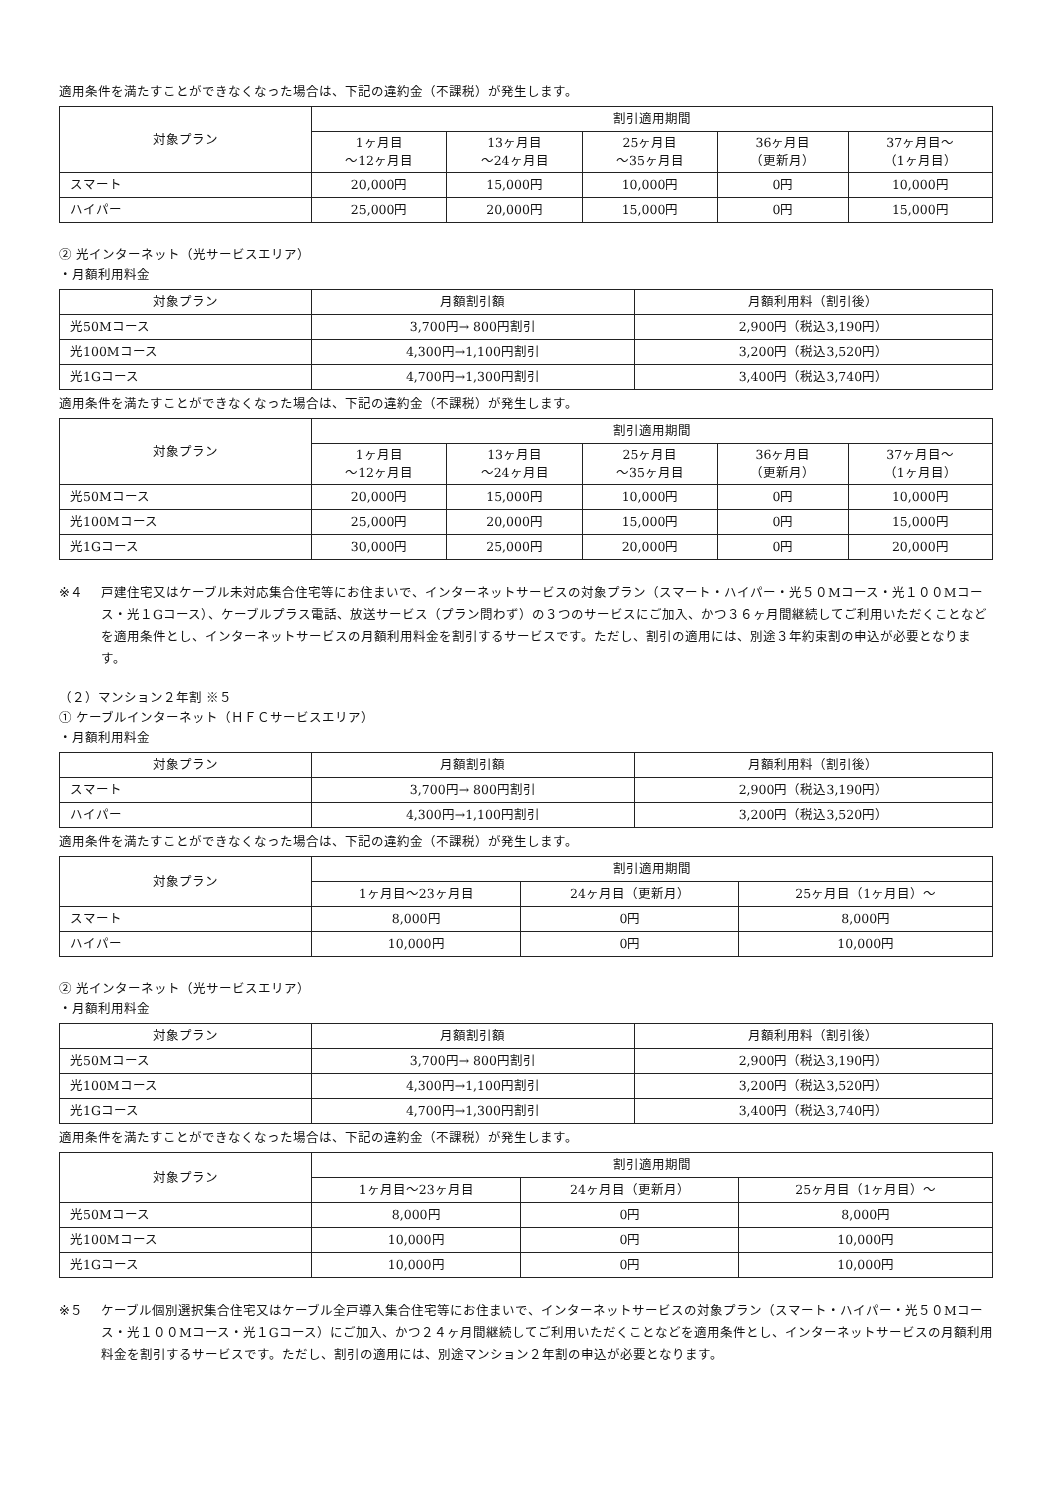適用条件を満たすことができなくなった場合は、下記の違約金（不課税）が発生します。
| 対象プラン | 割引適用期間 | | | | |
| --- | --- | --- | --- | --- | --- |
| | 1ヶ月目 ～12ヶ月目 | 13ヶ月目 ～24ヶ月目 | 25ヶ月目 ～35ヶ月目 | 36ヶ月目 （更新月） | 37ヶ月目～ （1ヶ月目） |
| スマート | 20,000円 | 15,000円 | 10,000円 | 0円 | 10,000円 |
| ハイパー | 25,000円 | 20,000円 | 15,000円 | 0円 | 15,000円 |
② 光インターネット（光サービスエリア）
・月額利用料金
| 対象プラン | 月額割引額 | 月額利用料（割引後） |
| --- | --- | --- |
| 光50Mコース | 3,700円→ 800円割引 | 2,900円（税込3,190円） |
| 光100Mコース | 4,300円→1,100円割引 | 3,200円（税込3,520円） |
| 光1Gコース | 4,700円→1,300円割引 | 3,400円（税込3,740円） |
適用条件を満たすことができなくなった場合は、下記の違約金（不課税）が発生します。
| 対象プラン | 割引適用期間 | | | | |
| --- | --- | --- | --- | --- | --- |
| | 1ヶ月目 ～12ヶ月目 | 13ヶ月目 ～24ヶ月目 | 25ヶ月目 ～35ヶ月目 | 36ヶ月目 （更新月） | 37ヶ月目～ （1ヶ月目） |
| 光50Mコース | 20,000円 | 15,000円 | 10,000円 | 0円 | 10,000円 |
| 光100Mコース | 25,000円 | 20,000円 | 15,000円 | 0円 | 15,000円 |
| 光1Gコース | 30,000円 | 25,000円 | 20,000円 | 0円 | 20,000円 |
※４ 戸建住宅又はケーブル未対応集合住宅等にお住まいで、インターネットサービスの対象プラン（スマート・ハイパー・光５０Mコース・光１００Mコース・光１Gコース）、ケーブルプラス電話、放送サービス（プラン問わず）の３つのサービスにご加入、かつ３６ヶ月間継続してご利用いただくことなどを適用条件とし、インターネットサービスの月額利用料金を割引するサービスです。ただし、割引の適用には、別途３年約束割の申込が必要となります。
（２）マンション２年割 ※５
① ケーブルインターネット（ＨＦＣサービスエリア）
・月額利用料金
| 対象プラン | 月額割引額 | 月額利用料（割引後） |
| --- | --- | --- |
| スマート | 3,700円→ 800円割引 | 2,900円（税込3,190円） |
| ハイパー | 4,300円→1,100円割引 | 3,200円（税込3,520円） |
適用条件を満たすことができなくなった場合は、下記の違約金（不課税）が発生します。
| 対象プラン | 割引適用期間 | | |
| --- | --- | --- | --- |
| | 1ヶ月目～23ヶ月目 | 24ヶ月目（更新月） | 25ヶ月目（1ヶ月目）～ |
| スマート | 8,000円 | 0円 | 8,000円 |
| ハイパー | 10,000円 | 0円 | 10,000円 |
② 光インターネット（光サービスエリア）
・月額利用料金
| 対象プラン | 月額割引額 | 月額利用料（割引後） |
| --- | --- | --- |
| 光50Mコース | 3,700円→ 800円割引 | 2,900円（税込3,190円） |
| 光100Mコース | 4,300円→1,100円割引 | 3,200円（税込3,520円） |
| 光1Gコース | 4,700円→1,300円割引 | 3,400円（税込3,740円） |
適用条件を満たすことができなくなった場合は、下記の違約金（不課税）が発生します。
| 対象プラン | 割引適用期間 | | |
| --- | --- | --- | --- |
| | 1ヶ月目～23ヶ月目 | 24ヶ月目（更新月） | 25ヶ月目（1ヶ月目）～ |
| 光50Mコース | 8,000円 | 0円 | 8,000円 |
| 光100Mコース | 10,000円 | 0円 | 10,000円 |
| 光1Gコース | 10,000円 | 0円 | 10,000円 |
※５ ケーブル個別選択集合住宅又はケーブル全戸導入集合住宅等にお住まいで、インターネットサービスの対象プラン（スマート・ハイパー・光５０Mコース・光１００Mコース・光１Gコース）にご加入、かつ２４ヶ月間継続してご利用いただくことなどを適用条件とし、インターネットサービスの月額利用料金を割引するサービスです。ただし、割引の適用には、別途マンション２年割の申込が必要となります。